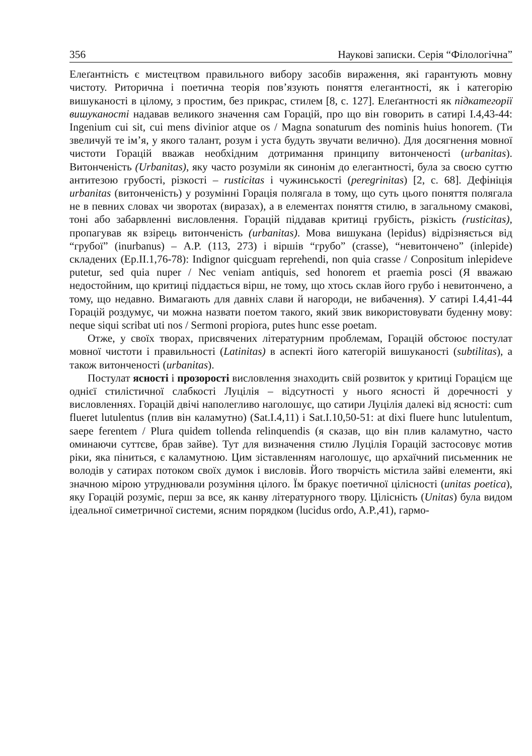356 Наукові записки. Серія “Філологічна”
Елеґантність є мистецтвом правильного вибору засобів вираження, які гарантують мовну чистоту. Риторична і поетична теорія пов’язують поняття елегантності, як і категорію вишуканості в цілому, з простим, без прикрас, стилем [8, с. 127]. Елеґантності як підкатегорії вишуканості надавав великого значення сам Горацій, про що він говорить в сатирі І.4,43-44: Ingenium cui sit, cui mens divinior atque os / Magna sonaturum des nominis huius honorem. (Ти звеличуй те ім’я, у якого талант, розум і уста будуть звучати велично). Для досягнення мовної чистоти Горацій вважав необхідним дотримання принципу витонченості (urbanitas). Витонченість (Urbanitas), яку часто розуміли як синонім до елегантності, була за своєю суттю антитезою грубості, різкості – rusticitas і чужинськості (peregrinitas) [2, с. 68]. Дефініція urbanitas (витонченість) у розумінні Горація полягала в тому, що суть цього поняття полягала не в певних словах чи зворотах (виразах), а в елементах поняття стилю, в загальному смакові, тоні або забарвленні висловлення. Горацій піддавав критиці грубість, різкість (rusticitas), пропагував як взірець витонченість (urbanitas). Мова вишукана (lepidus) відрізняється від “грубої” (inurbanus) – A.P. (113, 273) і віршів “грубо” (crasse), “невитончено” (inlepide) складених (Ep.II.1,76-78): Indignor quicguam reprehendi, non quia crasse / Conpositum inlepideve putetur, sed quia nuper / Nec veniam antiquis, sed honorem et praemia posci (Я вважаю недостойним, що критиці піддається вірш, не тому, що хтось склав його грубо і невитончено, а тому, що недавно. Вимагають для давніх слави й нагороди, не вибачення). У сатирі І.4,41-44 Горацій роздумує, чи можна назвати поетом такого, який звик використовувати буденну мову: neque siqui scribat uti nos / Sermoni propiora, putes hunc esse poetam.
Отже, у своїх творах, присвячених літературним проблемам, Горацій обстоює постулат мовної чистоти і правильності (Latinitas) в аспекті його категорій вишуканості (subtilitas), а також витонченості (urbanitas).
Постулат ясності і прозорості висловлення знаходить свій розвиток у критиці Горацієм ще однієї стилістичної слабкості Луцілія – відсутності у нього ясності й доречності у висловленнях. Горацій двічі наполегливо наголошує, що сатири Луцілія далекі від ясності: cum flueret lutulentus (плив він каламутно) (Sat.I.4,11) і Sat.I.10,50-51: at dixi fluere hunc lutulentum, saepe ferentem / Plura quidem tollenda relinquendis (я сказав, що він плив каламутно, часто оминаючи суттєве, брав зайве). Тут для визначення стилю Луцілія Горацій застосовує мотив ріки, яка піниться, є каламутною. Цим зіставленням наголошує, що архаїчний письменник не володів у сатирах потоком своїх думок і висловів. Його творчість містила зайві елементи, які значною мірою утруднювали розуміння цілого. Їм бракує поетичної цілісності (unitas poetica), яку Горацій розуміє, перш за все, як канву літературного твору. Цілісність (Unitas) була видом ідеальної симетричної системи, ясним порядком (lucidus ordo, A.P.,41), гармо-